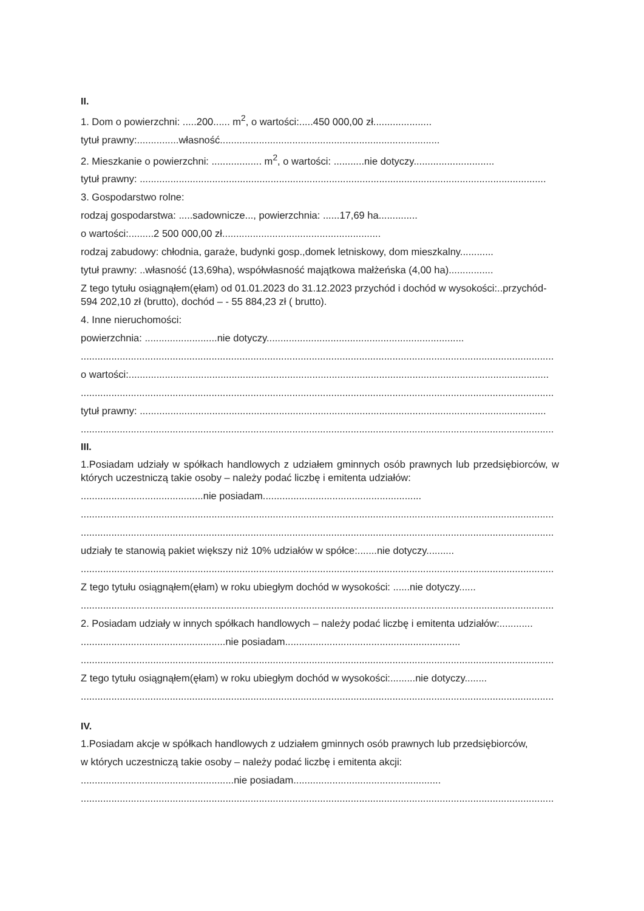II.
1. Dom o powierzchni: .....200...... m<sup>2</sup>, o wartości:.....450 000,00 zł.....................
tytuł prawny:...............własność...............................................................................
2. Mieszkanie o powierzchni: .................. m<sup>2</sup>, o wartości: ...........nie dotyczy.............................
tytuł prawny: ..................................................................................................................................................
3. Gospodarstwo rolne:
rodzaj gospodarstwa: .....sadownicze..., powierzchnia: ......17,69 ha..............
o wartości:.........2 500 000,00 zł.........................................................
rodzaj zabudowy: chłodnia, garaże, budynki gosp.,domek letniskowy, dom mieszkalny............
tytuł prawny: ..własność (13,69ha), współwłasność majątkowa małżeńska (4,00 ha)................
Z tego tytułu osiągnąłem(ęłam) od 01.01.2023 do 31.12.2023 przychód i dochód w wysokości:..przychód- 594 202,10 zł (brutto), dochód – - 55 884,23 zł ( brutto).
4. Inne nieruchomości:
powierzchnia: ..........................nie dotyczy.......................................................................
..........................................................................................................................................................................
o wartości:.......................................................................................................................................................
..........................................................................................................................................................................
tytuł prawny: ..................................................................................................................................................
..........................................................................................................................................................................
III.
1.Posiadam udziały w spółkach handlowych z udziałem gminnych osób prawnych lub przedsiębiorców, w których uczestniczą takie osoby – należy podać liczbę i emitenta udziałów:
............................................nie posiadam.........................................................
..........................................................................................................................................................................
..........................................................................................................................................................................
udziały te stanowią pakiet większy niż 10% udziałów w spółce:.......nie dotyczy..........
..........................................................................................................................................................................
Z tego tytułu osiągnąłem(ęłam) w roku ubiegłym dochód w wysokości: ......nie dotyczy......
..........................................................................................................................................................................
2. Posiadam udziały w innych spółkach handlowych – należy podać liczbę i emitenta udziałów:............
....................................................nie posiadam...............................................................
..........................................................................................................................................................................
Z tego tytułu osiągnąłem(ęłam) w roku ubiegłym dochód w wysokości:.........nie dotyczy........
..........................................................................................................................................................................
IV.
1.Posiadam akcje w spółkach handlowych z udziałem gminnych osób prawnych lub przedsiębiorców,
w których uczestniczą takie osoby – należy podać liczbę i emitenta akcji:
.......................................................nie posiadam.....................................................
..........................................................................................................................................................................